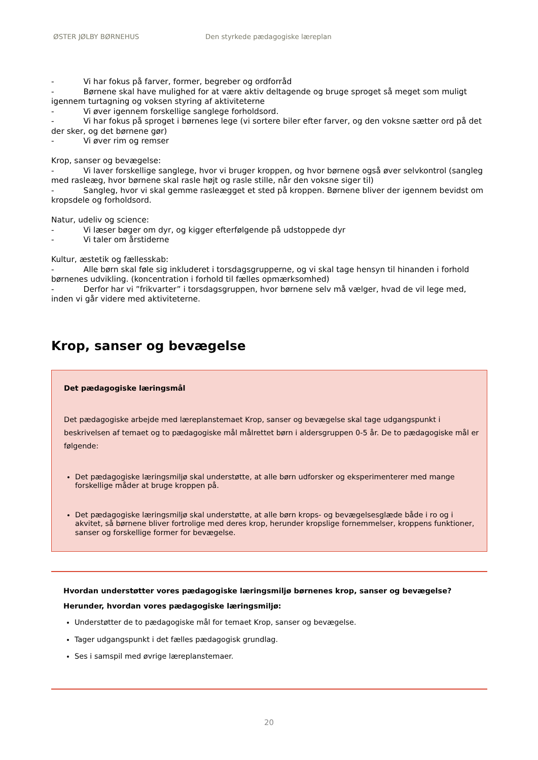ØSTER JØLBY BØRNEHUS Den styrkede pædagogiske læreplan
- Vi har fokus på farver, former, begreber og ordforråd
- Børnene skal have mulighed for at være aktiv deltagende og bruge sproget så meget som muligt igennem turtagning og voksen styring af aktiviteterne
- Vi øver igennem forskellige sanglege forholdsord.
- Vi har fokus på sproget i børnenes lege (vi sortere biler efter farver, og den voksne sætter ord på det der sker, og det børnene gør)
- Vi øver rim og remser
Krop, sanser og bevægelse:
- Vi laver forskellige sanglege, hvor vi bruger kroppen, og hvor børnene også øver selvkontrol (sangleg med rasleæg, hvor børnene skal rasle højt og rasle stille, når den voksne siger til)
- Sangleg, hvor vi skal gemme rasleægget et sted på kroppen. Børnene bliver der igennem bevidst om kropsdele og forholdsord.
Natur, udeliv og science:
- Vi læser bøger om dyr, og kigger efterfølgende på udstoppede dyr
- Vi taler om årstiderne
Kultur, æstetik og fællesskab:
- Alle børn skal føle sig inkluderet i torsdagsgrupperne, og vi skal tage hensyn til hinanden i forhold børnenes udvikling. (koncentration i forhold til fælles opmærksomhed)
- Derfor har vi ”frikvarter” i torsdagsgruppen, hvor børnene selv må vælger, hvad de vil lege med, inden vi går videre med aktiviteterne.
Krop, sanser og bevægelse
Det pædagogiske læringsmål
Det pædagogiske arbejde med læreplanstemaet Krop, sanser og bevægelse skal tage udgangspunkt i beskrivelsen af temaet og to pædagogiske mål målrettet børn i aldersgruppen 0-5 år. De to pædagogiske mål er følgende:
Det pædagogiske læringsmiljø skal understøtte, at alle børn udforsker og eksperimenterer med mange forskellige måder at bruge kroppen på.
Det pædagogiske læringsmiljø skal understøtte, at alle børn krops- og bevægelsesglæde både i ro og i akvitet, så børnene bliver fortrolige med deres krop, herunder kropslige fornemmelser, kroppens funktioner, sanser og forskellige former for bevægelse.
Hvordan understøtter vores pædagogiske læringsmiljø børnenes krop, sanser og bevægelse?
Herunder, hvordan vores pædagogiske læringsmiljø:
Understøtter de to pædagogiske mål for temaet Krop, sanser og bevægelse.
Tager udgangspunkt i det fælles pædagogisk grundlag.
Ses i samspil med øvrige læreplanstemaer.
20